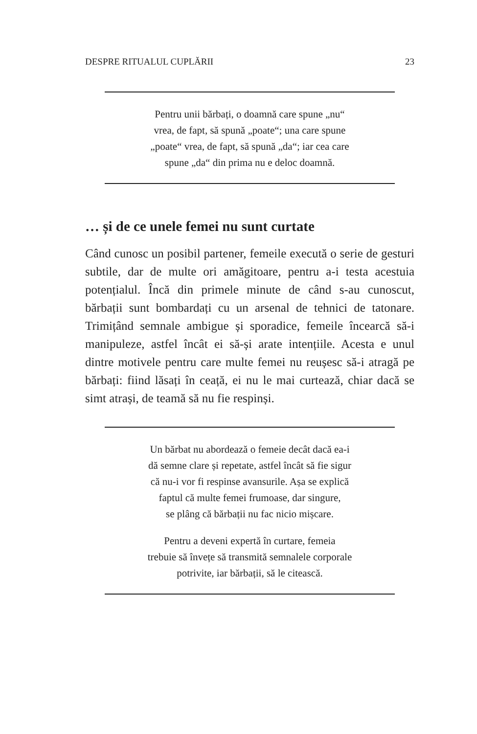DESPRE RITUALUL CUPLĂRII 23
Pentru unii bărbați, o doamnă care spune „nu“
vrea, de fapt, să spună „poate“; una care spune
„poate“ vrea, de fapt, să spună „da“; iar cea care
spune „da“ din prima nu e deloc doamnă.
… și de ce unele femei nu sunt curtate
Când cunosc un posibil partener, femeile execută o serie de gesturi subtile, dar de multe ori amăgitoare, pentru a-i testa acestuia potențialul. Încă din primele minute de când s-au cunoscut, bărbații sunt bombardați cu un arsenal de tehnici de tatonare. Trimițând semnale ambigue și sporadice, femeile încearcă să-i manipuleze, astfel încât ei să-și arate intențiile. Acesta e unul dintre motivele pentru care multe femei nu reușesc să-i atragă pe bărbați: fiind lăsați în ceață, ei nu le mai curtează, chiar dacă se simt atrași, de teamă să nu fie respinși.
Un bărbat nu abordează o femeie decât dacă ea-i
dă semne clare și repetate, astfel încât să fie sigur
că nu-i vor fi respinse avansurile. Așa se explică
faptul că multe femei frumoase, dar singure,
se plâng că bărbații nu fac nicio mișcare.
Pentru a deveni expertă în curtare, femeia
trebuie să învețe să transmită semnalele corporale
potrivite, iar bărbații, să le citească.